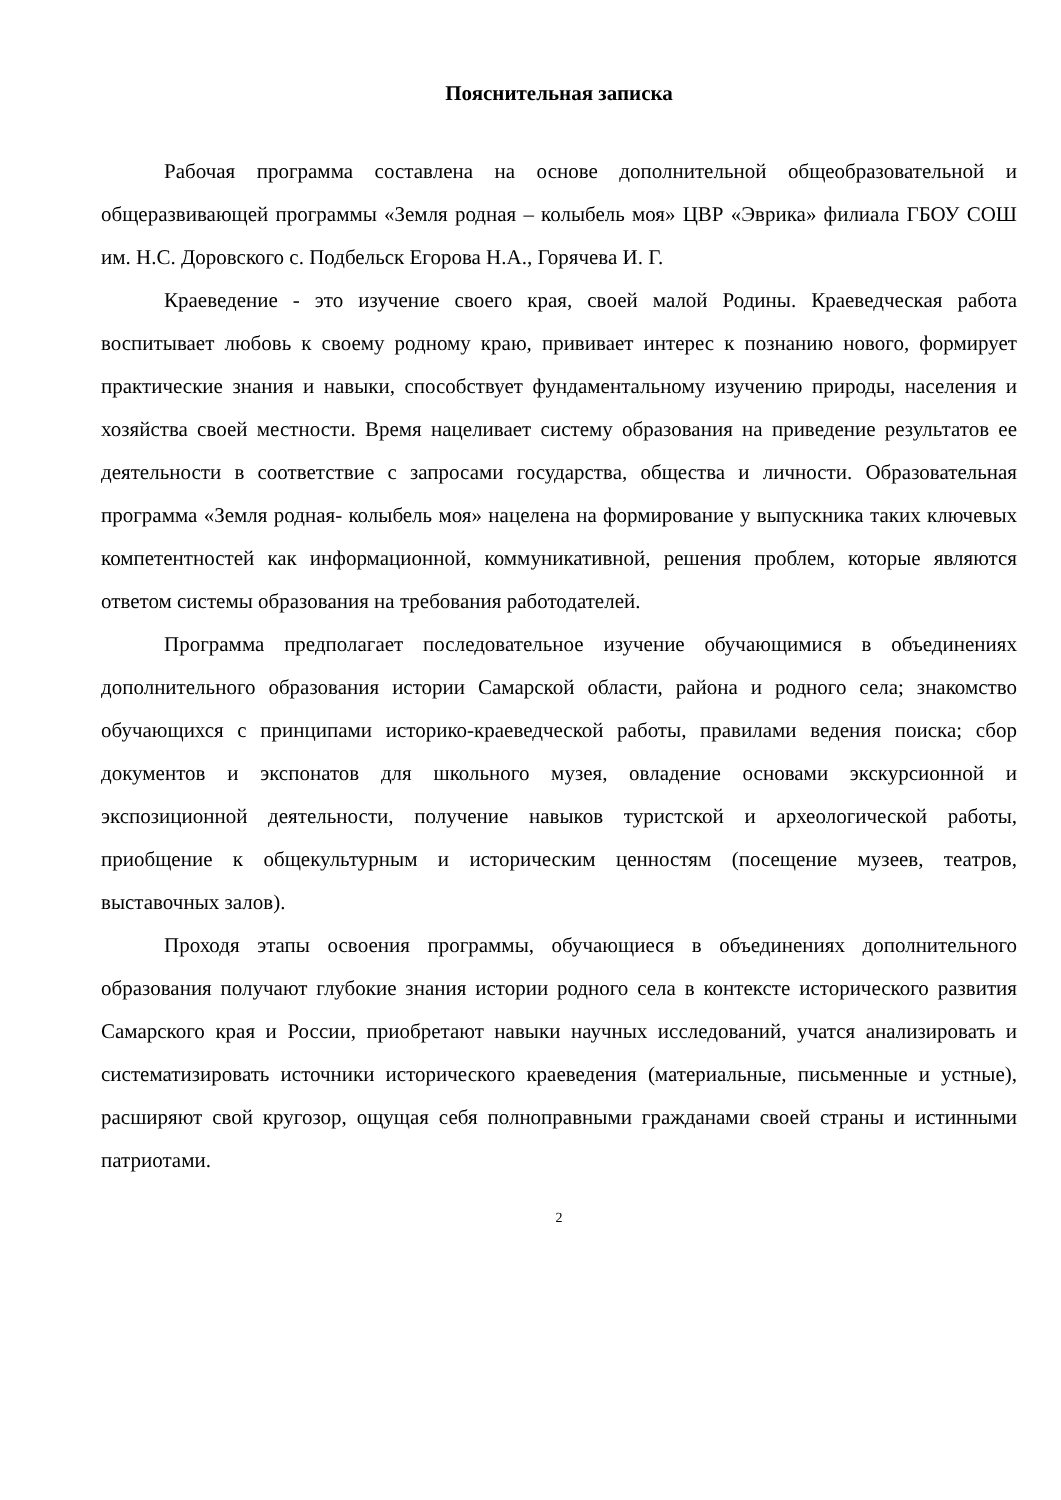Пояснительная записка
Рабочая программа составлена на основе дополнительной общеобразовательной и общеразвивающей программы «Земля родная – колыбель моя» ЦВР «Эврика» филиала ГБОУ СОШ им. Н.С. Доровского с. Подбельск Егорова Н.А., Горячева И. Г.
Краеведение - это изучение своего края, своей малой Родины. Краеведческая работа воспитывает любовь к своему родному краю, прививает интерес к познанию нового, формирует практические знания и навыки, способствует фундаментальному изучению природы, населения и хозяйства своей местности. Время нацеливает систему образования на приведение результатов ее деятельности в соответствие с запросами государства, общества и личности. Образовательная программа «Земля родная- колыбель моя» нацелена на формирование у выпускника таких ключевых компетентностей как информационной, коммуникативной, решения проблем, которые являются ответом системы образования на требования работодателей.
Программа предполагает последовательное изучение обучающимися в объединениях дополнительного образования истории Самарской области, района и родного села; знакомство обучающихся с принципами историко-краеведческой работы, правилами ведения поиска; сбор документов и экспонатов для школьного музея, овладение основами экскурсионной и экспозиционной деятельности, получение навыков туристской и археологической работы, приобщение к общекультурным и историческим ценностям (посещение музеев, театров, выставочных залов).
Проходя этапы освоения программы, обучающиеся в объединениях дополнительного образования получают глубокие знания истории родного села в контексте исторического развития Самарского края и России, приобретают навыки научных исследований, учатся анализировать и систематизировать источники исторического краеведения (материальные, письменные и устные), расширяют свой кругозор, ощущая себя полноправными гражданами своей страны и истинными патриотами.
2